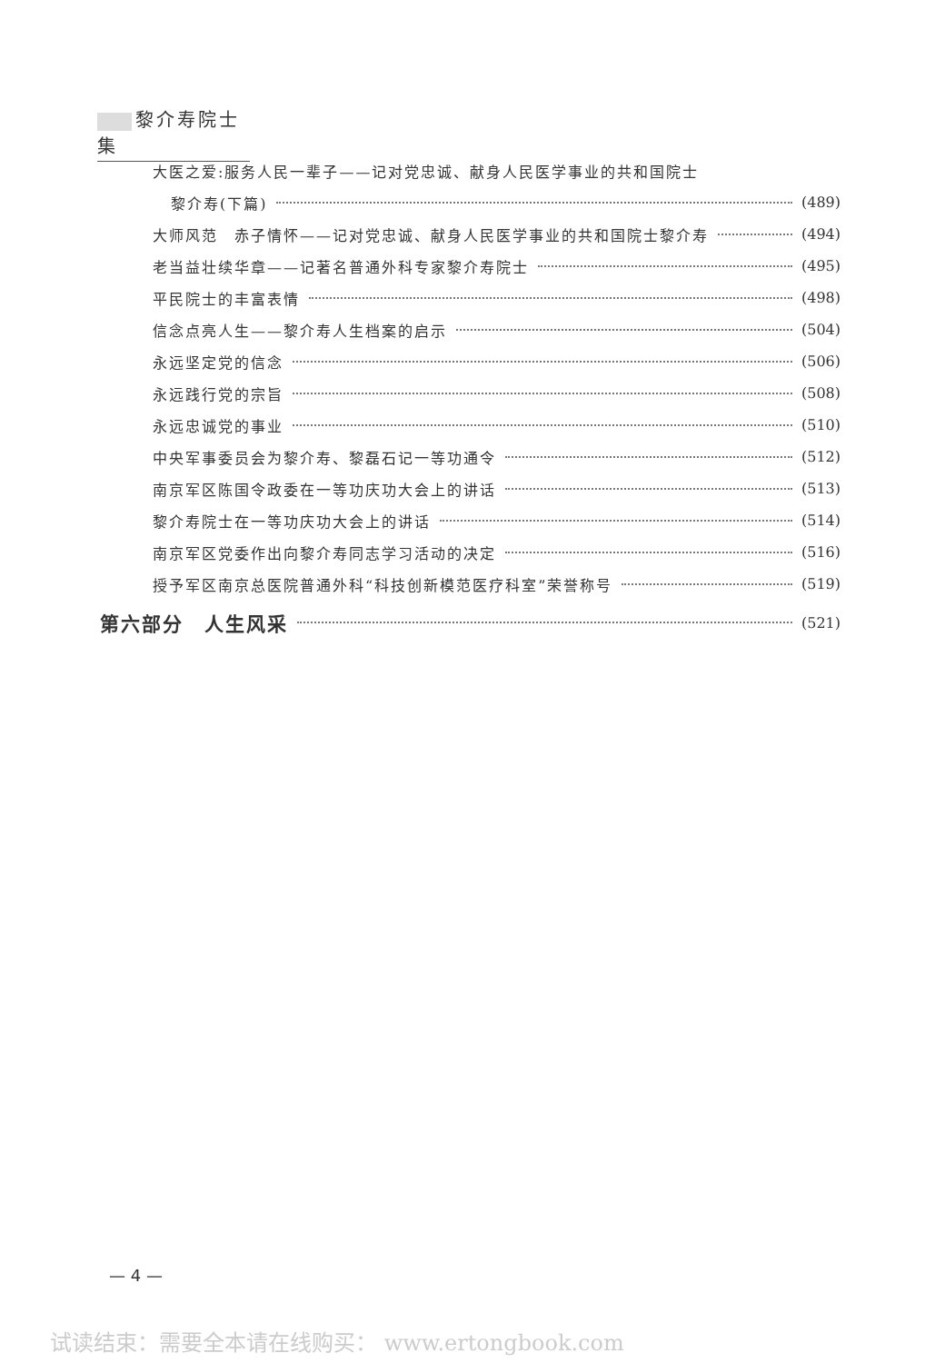黎介寿院士集
大医之爱:服务人民一辈子——记对党忠诚、献身人民医学事业的共和国院士
黎介寿(下篇) (489)
大师风范　赤子情怀——记对党忠诚、献身人民医学事业的共和国院士黎介寿 (494)
老当益壮续华章——记著名普通外科专家黎介寿院士 (495)
平民院士的丰富表情 (498)
信念点亮人生——黎介寿人生档案的启示 (504)
永远坚定党的信念 (506)
永远践行党的宗旨 (508)
永远忠诚党的事业 (510)
中央军事委员会为黎介寿、黎磊石记一等功通令 (512)
南京军区陈国令政委在一等功庆功大会上的讲话 (513)
黎介寿院士在一等功庆功大会上的讲话 (514)
南京军区党委作出向黎介寿同志学习活动的决定 (516)
授予军区南京总医院普通外科“科技创新模范医疗科室”荣誉称号 (519)
第六部分　人生风采 (521)
— 4 —
试读结束：需要全本请在线购买： www.ertongbook.com